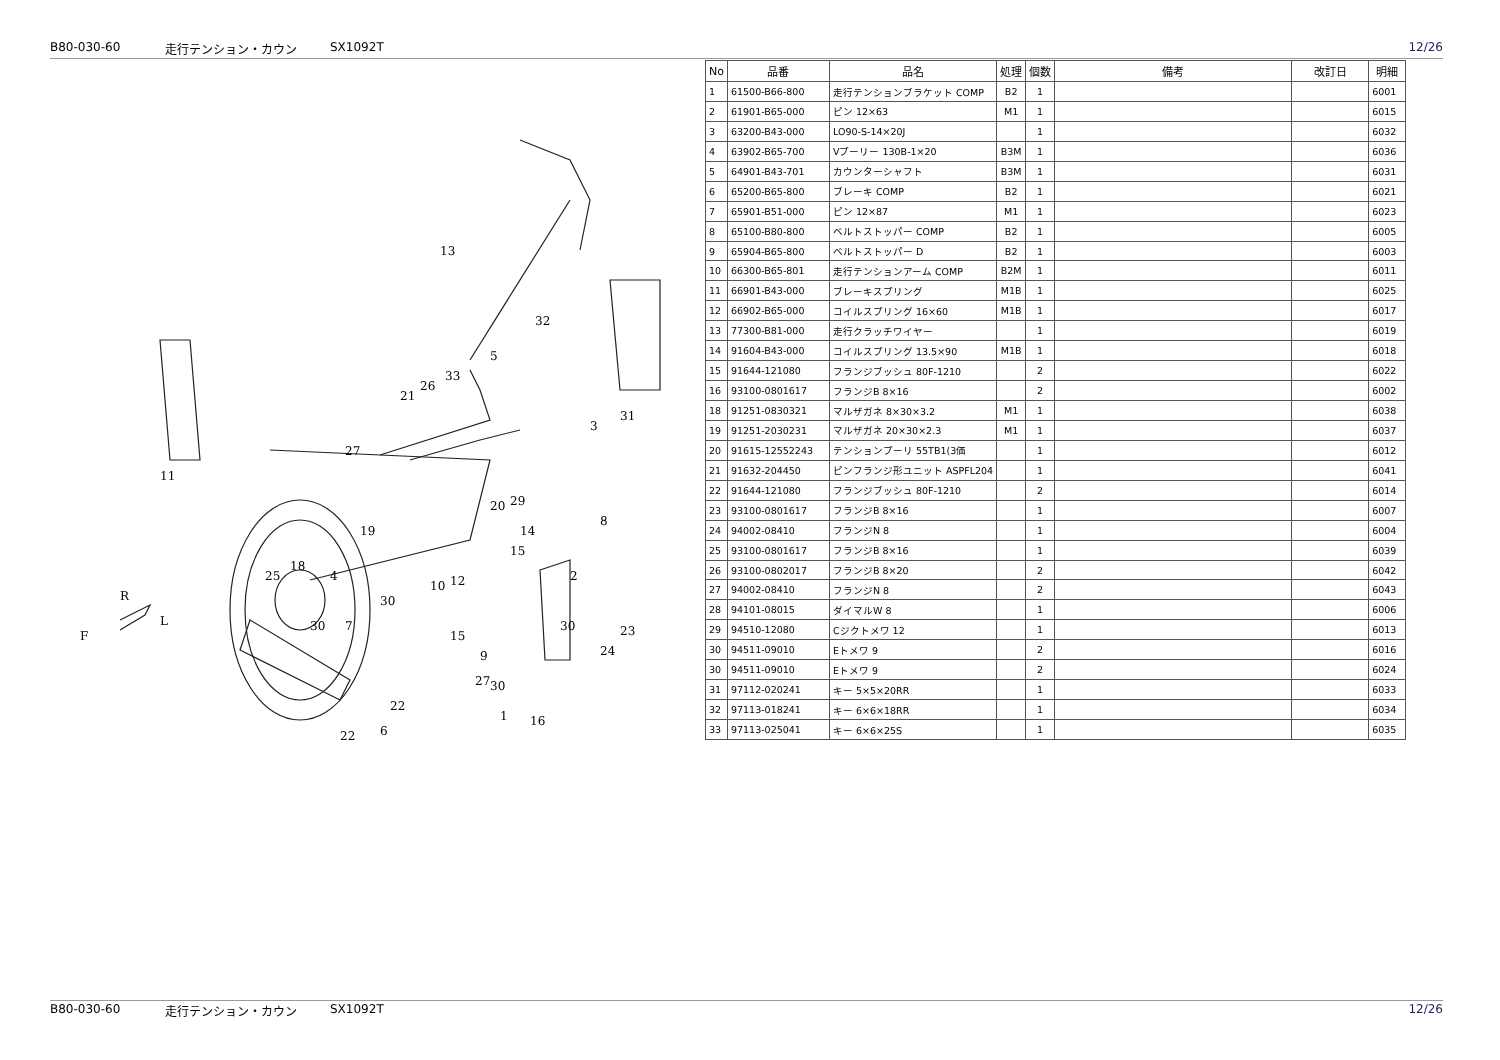B80-030-60 走行テンション・カウン SX1092T 12/26
13
32
5
33
26
21
31
3
27
11
20
29
14
15
19
8
18
25
4
10
12
2
30
R
L
F
30
7
15
30
23
24
9
27
30
22
1
16
22
6
| No | 品番 | 品名 | 処理 | 個数 | 備考 | 改訂日 | 明細 |
| --- | --- | --- | --- | --- | --- | --- | --- |
| 1 | 61500-B66-800 | 走行テンションブラケット COMP | B2 | 1 | | | 6001 |
| 2 | 61901-B65-000 | ピン 12×63 | M1 | 1 | | | 6015 |
| 3 | 63200-B43-000 | LO90-S-14×20J | | 1 | | | 6032 |
| 4 | 63902-B65-700 | Vプーリー 130B-1×20 | B3M | 1 | | | 6036 |
| 5 | 64901-B43-701 | カウンターシャフト | B3M | 1 | | | 6031 |
| 6 | 65200-B65-800 | ブレーキ COMP | B2 | 1 | | | 6021 |
| 7 | 65901-B51-000 | ピン 12×87 | M1 | 1 | | | 6023 |
| 8 | 65100-B80-800 | ベルトストッパー COMP | B2 | 1 | | | 6005 |
| 9 | 65904-B65-800 | ベルトストッパー D | B2 | 1 | | | 6003 |
| 10 | 66300-B65-801 | 走行テンションアーム COMP | B2M | 1 | | | 6011 |
| 11 | 66901-B43-000 | ブレーキスプリング | M1B | 1 | | | 6025 |
| 12 | 66902-B65-000 | コイルスプリング 16×60 | M1B | 1 | | | 6017 |
| 13 | 77300-B81-000 | 走行クラッチワイヤー | | 1 | | | 6019 |
| 14 | 91604-B43-000 | コイルスプリング 13.5×90 | M1B | 1 | | | 6018 |
| 15 | 91644-121080 | フランジブッシュ 80F-1210 | | 2 | | | 6022 |
| 16 | 93100-0801617 | フランジB 8×16 | | 2 | | | 6002 |
| 18 | 91251-0830321 | マルザガネ 8×30×3.2 | M1 | 1 | | | 6038 |
| 19 | 91251-2030231 | マルザガネ 20×30×2.3 | M1 | 1 | | | 6037 |
| 20 | 91615-12552243 | テンションプーリ 55TB1(3価 | | 1 | | | 6012 |
| 21 | 91632-204450 | ピンフランジ形ユニット ASPFL204 | | 1 | | | 6041 |
| 22 | 91644-121080 | フランジブッシュ 80F-1210 | | 2 | | | 6014 |
| 23 | 93100-0801617 | フランジB 8×16 | | 1 | | | 6007 |
| 24 | 94002-08410 | フランジN 8 | | 1 | | | 6004 |
| 25 | 93100-0801617 | フランジB 8×16 | | 1 | | | 6039 |
| 26 | 93100-0802017 | フランジB 8×20 | | 2 | | | 6042 |
| 27 | 94002-08410 | フランジN 8 | | 2 | | | 6043 |
| 28 | 94101-08015 | ダイマルW 8 | | 1 | | | 6006 |
| 29 | 94510-12080 | Cジクトメワ 12 | | 1 | | | 6013 |
| 30 | 94511-09010 | Eトメワ 9 | | 2 | | | 6016 |
| 30 | 94511-09010 | Eトメワ 9 | | 2 | | | 6024 |
| 31 | 97112-020241 | キー 5×5×20RR | | 1 | | | 6033 |
| 32 | 97113-018241 | キー 6×6×18RR | | 1 | | | 6034 |
| 33 | 97113-025041 | キー 6×6×25S | | 1 | | | 6035 |
B80-030-60 走行テンション・カウン SX1092T 12/26